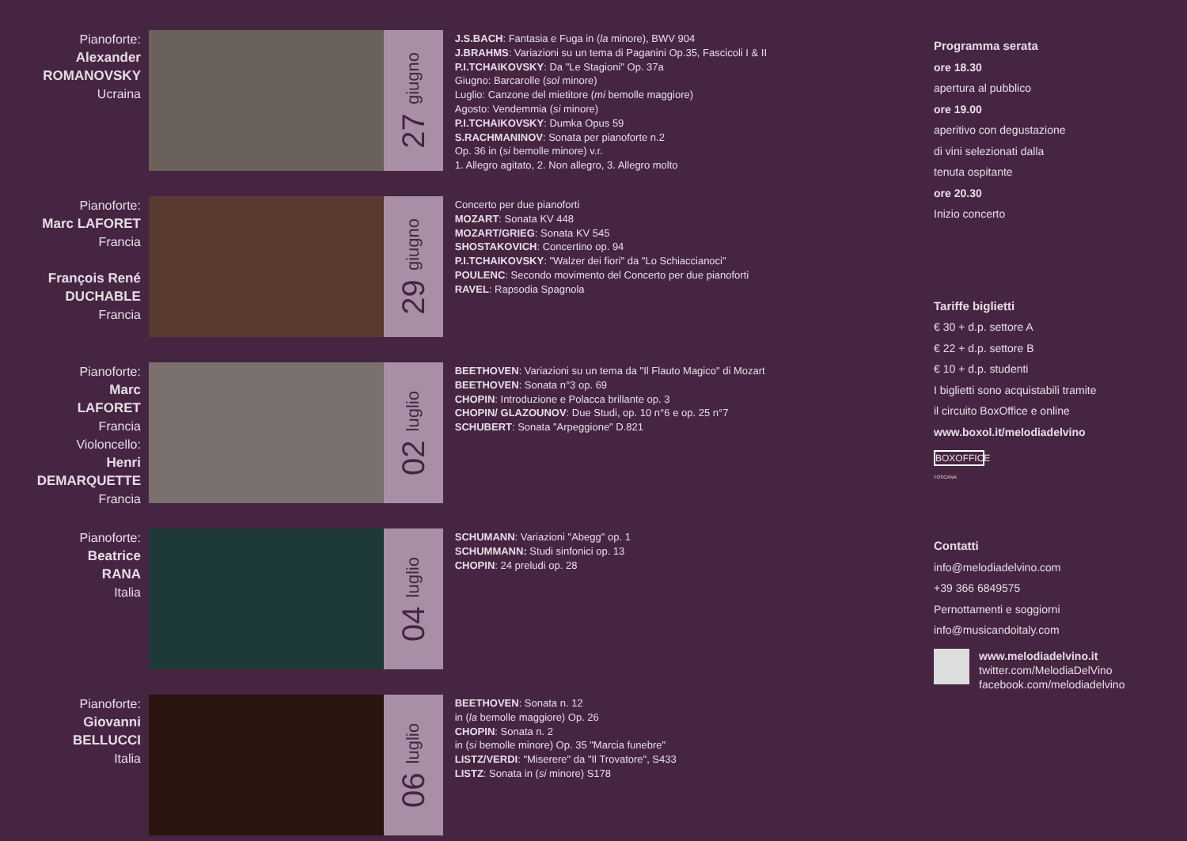Pianoforte:
Alexander
ROMANOVSKY
Ucraina
27 giugno
J.S.BACH: Fantasia e Fuga in (la minore), BWV 904
J.BRAHMS: Variazioni su un tema di Paganini Op.35, Fascicoli I & II
P.I.TCHAIKOVSKY: Da "Le Stagioni" Op. 37a
Giugno: Barcarolle (sol minore)
Luglio: Canzone del mietitore (mi bemolle maggiore)
Agosto: Vendemmia (si minore)
P.I.TCHAIKOVSKY: Dumka Opus 59
S.RACHMANINOV: Sonata per pianoforte n.2
Op. 36 in (si bemolle minore) v.r.
1. Allegro agitato, 2. Non allegro, 3. Allegro molto
Pianoforte:
Marc LAFORET
Francia
François René
DUCHABLE
Francia
29 giugno
Concerto per due pianoforti
MOZART: Sonata KV 448
MOZART/GRIEG: Sonata KV 545
SHOSTAKOVICH: Concertino op. 94
P.I.TCHAIKOVSKY: "Walzer dei fiori" da "Lo Schiaccianoci"
POULENC: Secondo movimento del Concerto per due pianoforti
RAVEL: Rapsodia Spagnola
Pianoforte:
Marc
LAFORET
Francia
Violoncello:
Henri
DEMARQUETTE
Francia
02 luglio
BEETHOVEN: Variazioni su un tema da "Il Flauto Magico" di Mozart
BEETHOVEN: Sonata n°3 op. 69
CHOPIN: Introduzione e Polacca brillante op. 3
CHOPIN/ GLAZOUNOV: Due Studi, op. 10 n°6 e op. 25 n°7
SCHUBERT: Sonata "Arpeggione" D.821
Pianoforte:
Beatrice
RANA
Italia
04 luglio
SCHUMANN: Variazioni "Abegg" op. 1
SCHUMMANN: Studi sinfonici op. 13
CHOPIN: 24 preludi op. 28
Pianoforte:
Giovanni
BELLUCCI
Italia
06 luglio
BEETHOVEN: Sonata n. 12
in (la bemolle maggiore) Op. 26
CHOPIN: Sonata n. 2
in (si bemolle minore) Op. 35 "Marcia funebre"
LISTZ/VERDI: "Miserere" da "Il Trovatore", S433
LISTZ: Sonata in (si minore) S178
Programma serata
ore 18.30
apertura al pubblico
ore 19.00
aperitivo con degustazione
di vini selezionati dalla
tenuta ospitante
ore 20.30
Inizio concerto
Tariffe biglietti
€ 30 + d.p. settore A
€ 22 + d.p. settore B
€ 10 + d.p. studenti
I biglietti sono acquistabili tramite
il circuito BoxOffice e online
www.boxol.it/melodiadelvino
BOXOFFICE
TOSCANA
Contatti
info@melodiadelvino.com
+39 366 6849575
Pernottamenti e soggiorni
info@musicandoitaly.com
www.melodiadelvino.it
twitter.com/MelodiaDelVino
facebook.com/melodiadelvino